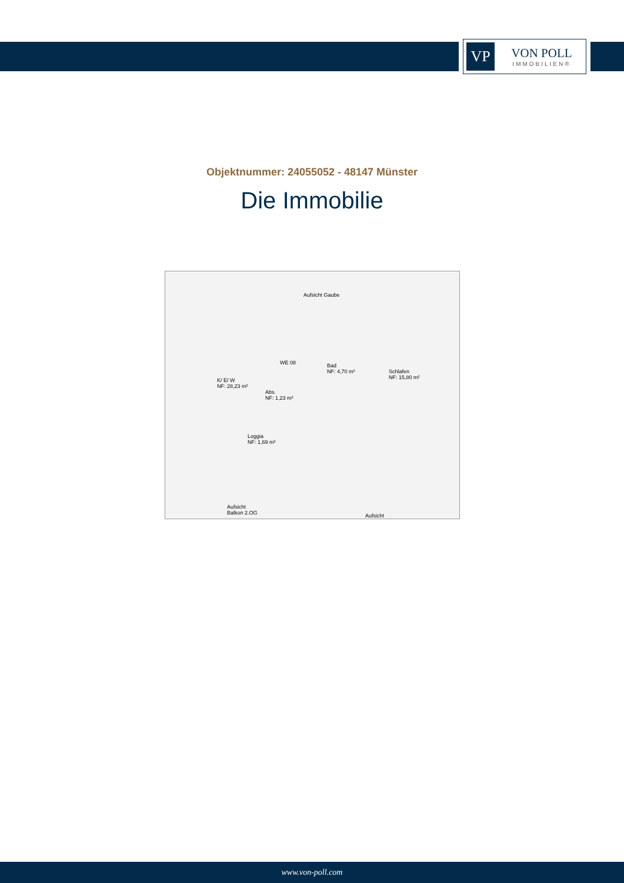VP
VON POLL
IMMOBILIEN®
Objektnummer: 24055052 - 48147 Münster
Die Immobilie
Aufsicht Gaube
K/ E/ W
NF: 28,23 m²
Abs.
NF: 1,23 m²
Bad
NF: 4,70 m²
Schlafen
NF: 15,80 m²
Loggia
NF: 1,69 m²
WE 08
Aufsicht
Balkon 2.OG
Aufsicht
www.von-poll.com